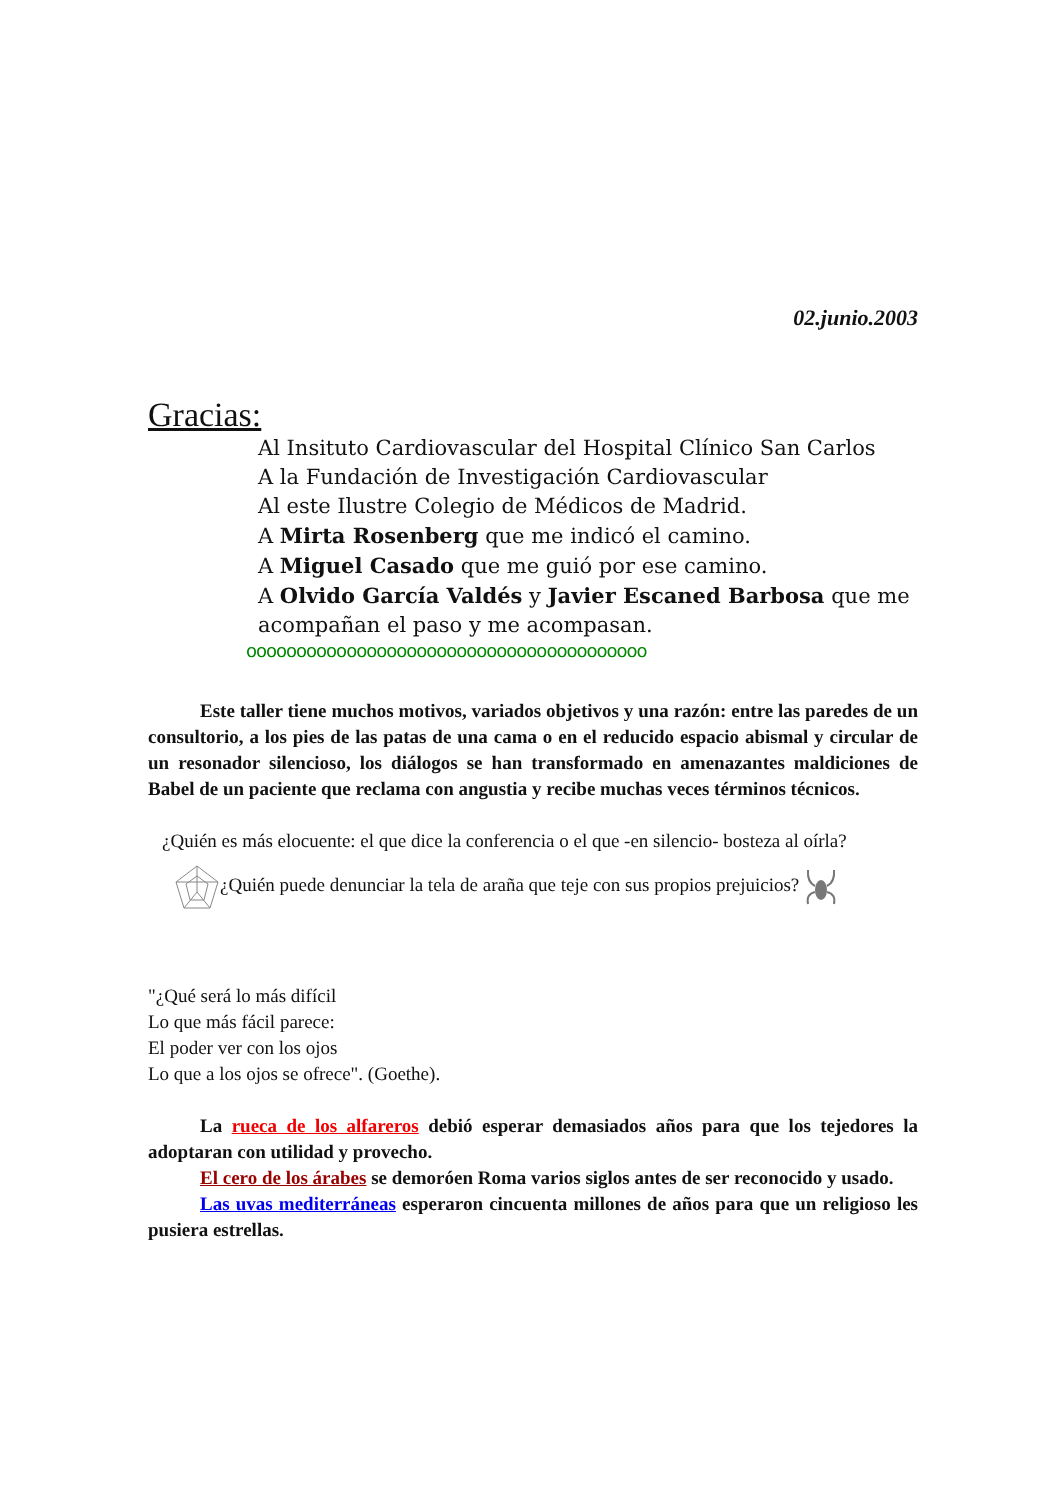02.junio.2003
Gracias:
Al Insituto Cardiovascular del Hospital Clínico San Carlos
A la Fundación de Investigación Cardiovascular
Al este Ilustre Colegio de Médicos de Madrid.
A Mirta Rosenberg que me indicó el camino.
A Miguel Casado que me guió por ese camino.
A Olvido García Valdés y Javier Escaned Barbosa que me acompañan el paso y me acompasan.
oooooooooooooooooooooooooooooooooooooooo
Este taller tiene muchos motivos, variados objetivos y una razón: entre las paredes de un consultorio, a los pies de las patas de una cama o en el reducido espacio abismal y circular de un resonador silencioso, los diálogos se han transformado en amenazantes maldiciones de Babel de un paciente que reclama con angustia y recibe muchas veces términos técnicos.
¿Quién es más elocuente: el que dice la conferencia o el que -en silencio- bosteza al oírla?
¿Quién puede denunciar la tela de araña que teje con sus propios prejuicios?
"¿Qué será lo más difícil
Lo que más fácil parece:
El poder ver con los ojos
Lo que a los ojos se ofrece". (Goethe).
La rueca de los alfareros debió esperar demasiados años para que los tejedores la adoptaran con utilidad y provecho.
El cero de los árabes se demoróen Roma varios siglos antes de ser reconocido y usado.
Las uvas mediterráneas esperaron cincuenta millones de años para que un religioso les pusiera estrellas.